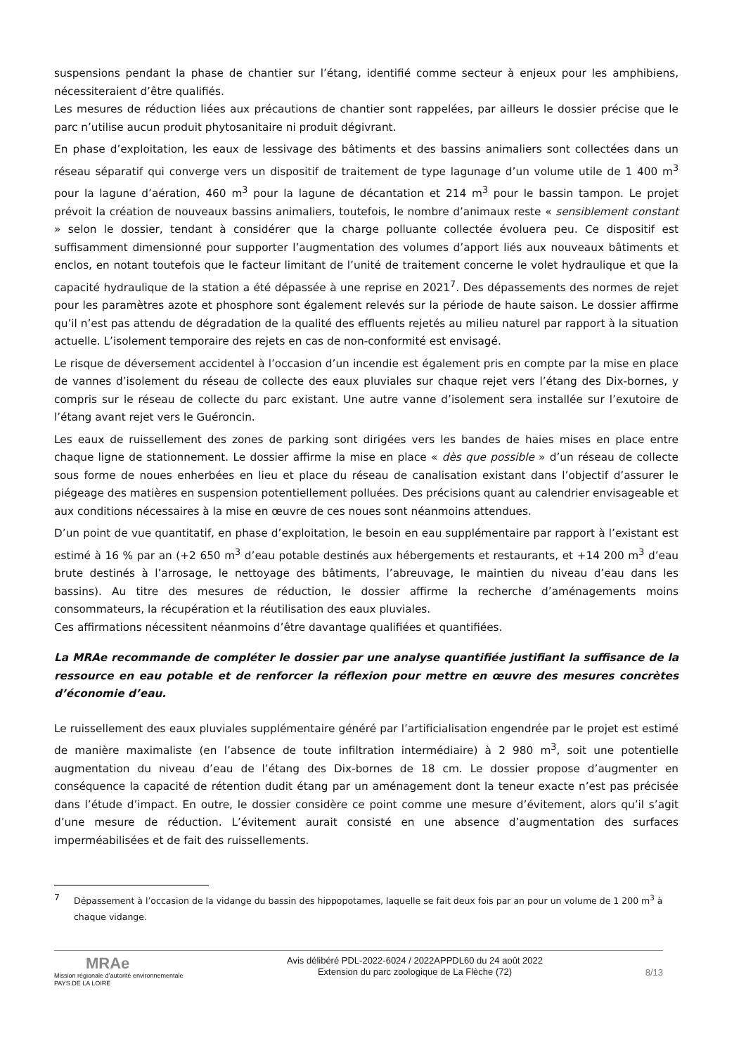suspensions pendant la phase de chantier sur l’étang, identifié comme secteur à enjeux pour les amphibiens, nécessiteraient d’être qualifiés.
Les mesures de réduction liées aux précautions de chantier sont rappelées, par ailleurs le dossier précise que le parc n’utilise aucun produit phytosanitaire ni produit dégivrant.
En phase d’exploitation, les eaux de lessivage des bâtiments et des bassins animaliers sont collectées dans un réseau séparatif qui converge vers un dispositif de traitement de type lagunage d’un volume utile de 1 400 m<sup>3</sup> pour la lagune d’aération, 460 m<sup>3</sup> pour la lagune de décantation et 214 m<sup>3</sup> pour le bassin tampon. Le projet prévoit la création de nouveaux bassins animaliers, toutefois, le nombre d’animaux reste « sensiblement constant » selon le dossier, tendant à considérer que la charge polluante collectée évoluera peu. Ce dispositif est suffisamment dimensionné pour supporter l’augmentation des volumes d’apport liés aux nouveaux bâtiments et enclos, en notant toutefois que le facteur limitant de l’unité de traitement concerne le volet hydraulique et que la capacité hydraulique de la station a été dépassée à une reprise en 2021<sup>7</sup>. Des dépassements des normes de rejet pour les paramètres azote et phosphore sont également relevés sur la période de haute saison. Le dossier affirme qu’il n’est pas attendu de dégradation de la qualité des effluents rejetés au milieu naturel par rapport à la situation actuelle. L’isolement temporaire des rejets en cas de non-conformité est envisagé.
Le risque de déversement accidentel à l’occasion d’un incendie est également pris en compte par la mise en place de vannes d’isolement du réseau de collecte des eaux pluviales sur chaque rejet vers l’étang des Dix-bornes, y compris sur le réseau de collecte du parc existant. Une autre vanne d’isolement sera installée sur l’exutoire de l’étang avant rejet vers le Guéroncin.
Les eaux de ruissellement des zones de parking sont dirigées vers les bandes de haies mises en place entre chaque ligne de stationnement. Le dossier affirme la mise en place « dès que possible » d’un réseau de collecte sous forme de noues enherbées en lieu et place du réseau de canalisation existant dans l’objectif d’assurer le piégeage des matières en suspension potentiellement polluées. Des précisions quant au calendrier envisageable et aux conditions nécessaires à la mise en œuvre de ces noues sont néanmoins attendues.
D’un point de vue quantitatif, en phase d’exploitation, le besoin en eau supplémentaire par rapport à l’existant est estimé à 16 % par an (+2 650 m<sup>3</sup> d’eau potable destinés aux hébergements et restaurants, et +14 200 m<sup>3</sup> d’eau brute destinés à l’arrosage, le nettoyage des bâtiments, l’abreuvage, le maintien du niveau d’eau dans les bassins). Au titre des mesures de réduction, le dossier affirme la recherche d’aménagements moins consommateurs, la récupération et la réutilisation des eaux pluviales.
Ces affirmations nécessitent néanmoins d’être davantage qualifiées et quantifiées.
La MRAe recommande de compléter le dossier par une analyse quantifiée justifiant la suffisance de la ressource en eau potable et de renforcer la réflexion pour mettre en œuvre des mesures concrètes d’économie d’eau.
Le ruissellement des eaux pluviales supplémentaire généré par l’artificialisation engendrée par le projet est estimé de manière maximaliste (en l’absence de toute infiltration intermédiaire) à 2 980 m<sup>3</sup>, soit une potentielle augmentation du niveau d’eau de l’étang des Dix-bornes de 18 cm. Le dossier propose d’augmenter en conséquence la capacité de rétention dudit étang par un aménagement dont la teneur exacte n’est pas précisée dans l’étude d’impact. En outre, le dossier considère ce point comme une mesure d’évitement, alors qu’il s’agit d’une mesure de réduction. L’évitement aurait consisté en une absence d’augmentation des surfaces imperméabilisées et de fait des ruissellements.
7 Dépassement à l’occasion de la vidange du bassin des hippopotames, laquelle se fait deux fois par an pour un volume de 1 200 m<sup>3</sup> à chaque vidange.
MRAe
Mission régionale d’autorité environnementale
PAYS DE LA LOIRE
Avis délibéré PDL-2022-6024 / 2022APPDL60 du 24 août 2022
Extension du parc zoologique de La Flèche (72)
8/13